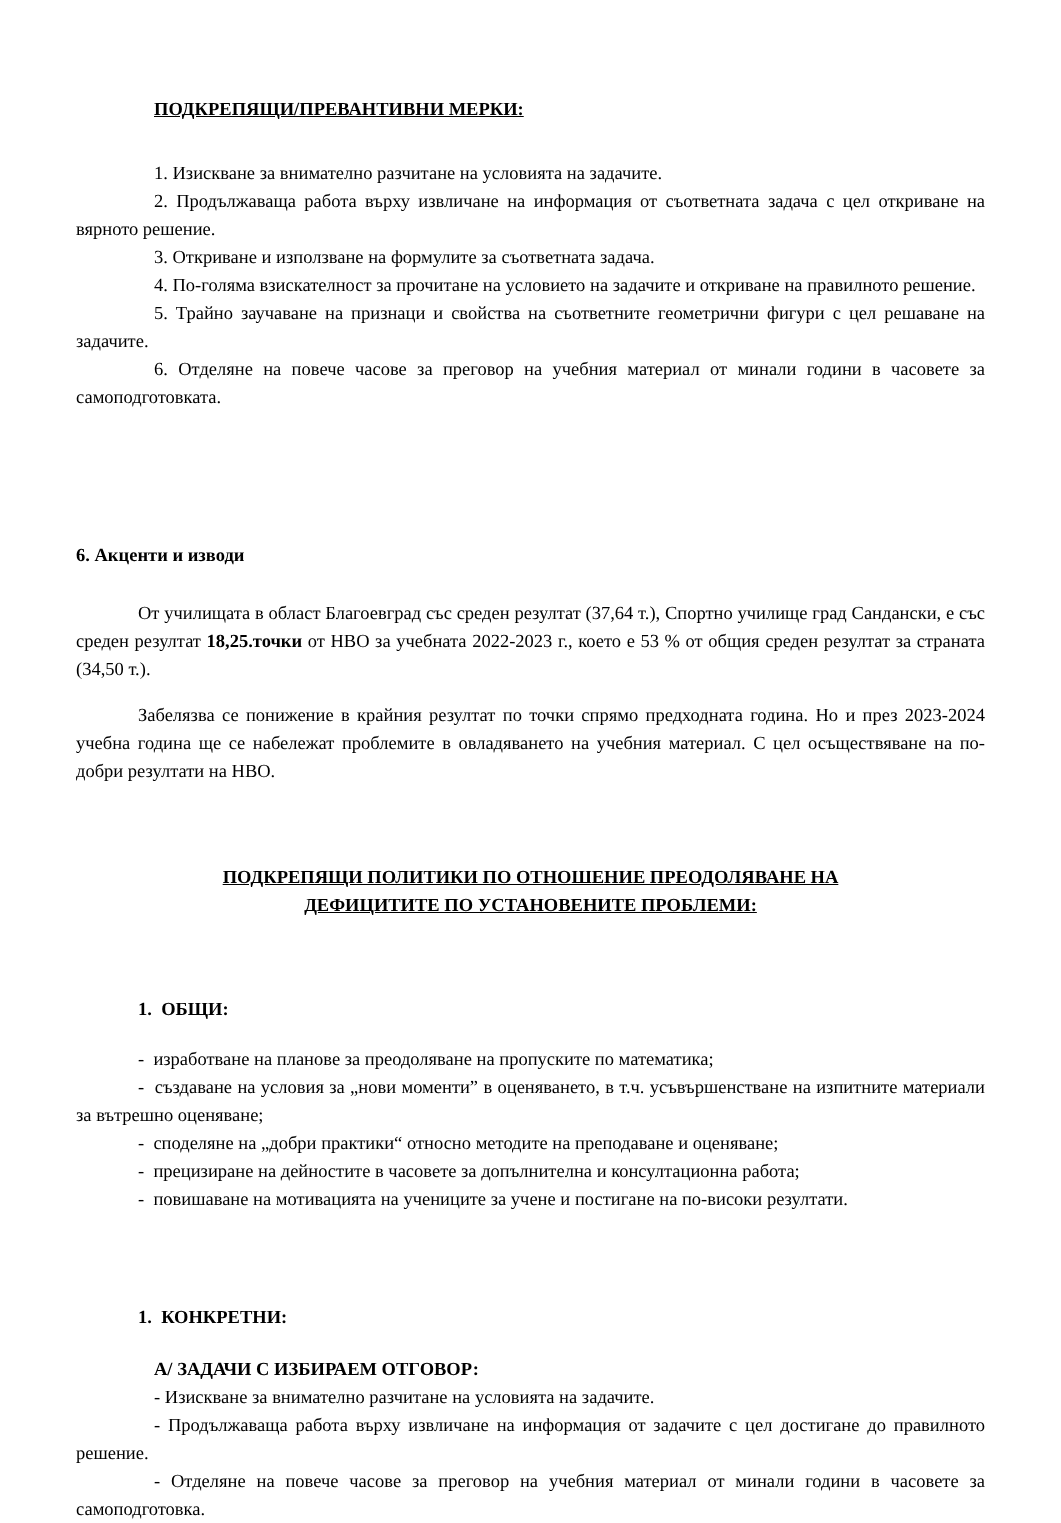ПОДКРЕПЯЩИ/ПРЕВАНТИВНИ МЕРКИ:
1. Изискване за внимателно разчитане на условията на задачите.
2. Продължаваща работа върху извличане на информация от съответната задача с цел откриване на вярното решение.
3. Откриване и използване на формулите за съответната задача.
4. По-голяма взискателност за прочитане на условието на задачите и откриване на правилното решение.
5. Трайно заучаване на признаци и свойства на съответните геометрични фигури с цел решаване на задачите.
6. Отделяне на повече часове за преговор на учебния материал от минали години в часовете за самоподготовката.
6. Акценти и изводи
От училищата в област Благоевград със среден резултат (37,64 т.), Спортно училище град Сандански, е със среден резултат 18,25.точки от НВО за учебната 2022-2023 г., което е 53 % от общия среден резултат за страната (34,50 т.).
Забелязва се понижение в крайния резултат по точки спрямо предходната година. Но и през 2023-2024 учебна година ще се набележат проблемите в овладяването на учебния материал. С цел осъществяване на по-добри резултати на НВО.
ПОДКРЕПЯЩИ ПОЛИТИКИ ПО ОТНОШЕНИЕ ПРЕОДОЛЯВАНЕ НА
ДЕФИЦИТИТЕ ПО УСТАНОВЕНИТЕ ПРОБЛЕМИ:
1. ОБЩИ:
- изработване на планове за преодоляване на пропуските по математика;
- създаване на условия за „нови моменти” в оценяването, в т.ч. усъвършенстване на изпитните материали за вътрешно оценяване;
- споделяне на „добри практики“ относно методите на преподаване и оценяване;
- прецизиране на дейностите в часовете за допълнителна и консултационна работа;
- повишаване на мотивацията на учениците за учене и постигане на по-високи резултати.
1. КОНКРЕТНИ:
А/ ЗАДАЧИ С ИЗБИРАЕМ ОТГОВОР:
- Изискване за внимателно разчитане на условията на задачите.
- Продължаваща работа върху извличане на информация от задачите с цел достигане до правилното решение.
- Отделяне на повече часове за преговор на учебния материал от минали години в часовете за самоподготовка.